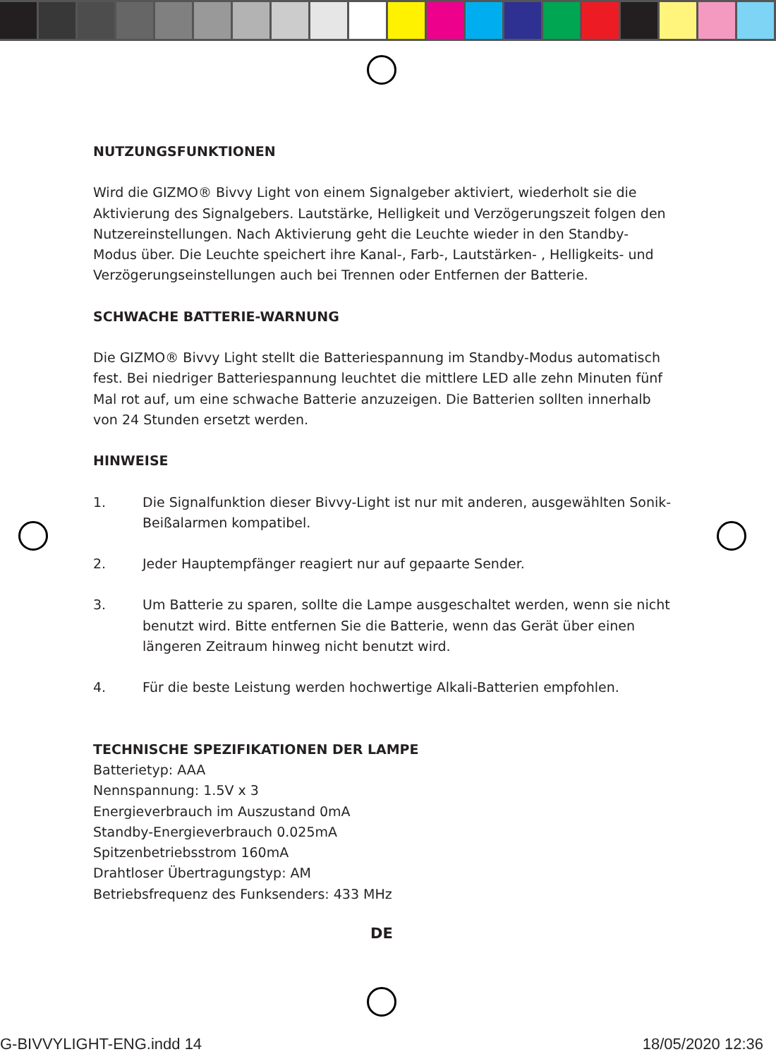NUTZUNGSFUNKTIONEN
Wird die GIZMO® Bivvy Light von einem Signalgeber aktiviert, wiederholt sie die Aktivierung des Signalgebers. Lautstärke, Helligkeit und Verzögerungszeit folgen den Nutzereinstellungen. Nach Aktivierung geht die Leuchte wieder in den Standby-Modus über. Die Leuchte speichert ihre Kanal-, Farb-, Lautstärken- , Helligkeits- und Verzögerungseinstellungen auch bei Trennen oder Entfernen der Batterie.
SCHWACHE BATTERIE-WARNUNG
Die GIZMO® Bivvy Light stellt die Batteriespannung im Standby-Modus automatisch fest. Bei niedriger Batteriespannung leuchtet die mittlere LED alle zehn Minuten fünf Mal rot auf, um eine schwache Batterie anzuzeigen. Die Batterien sollten innerhalb von 24 Stunden ersetzt werden.
HINWEISE
1. Die Signalfunktion dieser Bivvy-Light ist nur mit anderen, ausgewählten Sonik-Beißalarmen kompatibel.
2. Jeder Hauptempfänger reagiert nur auf gepaarte Sender.
3. Um Batterie zu sparen, sollte die Lampe ausgeschaltet werden, wenn sie nicht benutzt wird. Bitte entfernen Sie die Batterie, wenn das Gerät über einen längeren Zeitraum hinweg nicht benutzt wird.
4. Für die beste Leistung werden hochwertige Alkali-Batterien empfohlen.
TECHNISCHE SPEZIFIKATIONEN DER LAMPE
Batterietyp: AAA
Nennspannung: 1.5V x 3
Energieverbrauch im Auszustand 0mA
Standby-Energieverbrauch 0.025mA
Spitzenbetriebsstrom 160mA
Drahtloser Übertragungstyp: AM
Betriebsfrequenz des Funksenders: 433 MHz
DE
G-BIVVYLIGHT-ENG.indd 14 18/05/2020 12:36